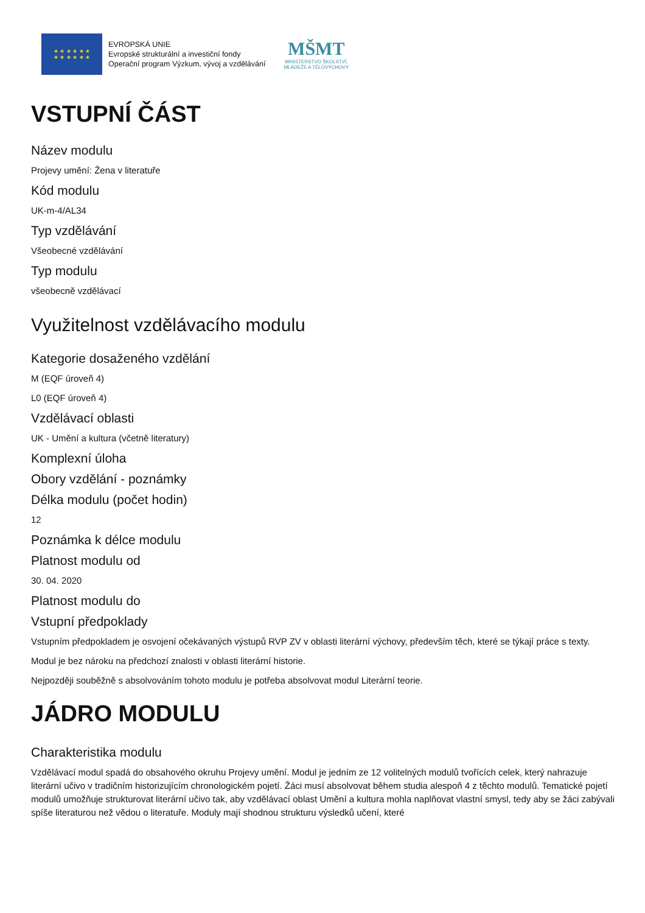★ ★ ★ ★ ★ ★
★ ★ ★ ★ ★ ★
EVROPSKÁ UNIE
Evropské strukturální a investiční fondy
Operační program Výzkum, vývoj a vzdělávání
MŠMT
MINISTERSTVO ŠKOLSTVÍ,
MLÁDEŽE A TĚLOVÝCHOVY
VSTUPNÍ ČÁST
Název modulu
Projevy umění: Žena v literatuře
Kód modulu
UK-m-4/AL34
Typ vzdělávání
Všeobecné vzdělávání
Typ modulu
všeobecně vzdělávací
Využitelnost vzdělávacího modulu
Kategorie dosaženého vzdělání
M (EQF úroveň 4)
L0 (EQF úroveň 4)
Vzdělávací oblasti
UK - Umění a kultura (včetně literatury)
Komplexní úloha
Obory vzdělání - poznámky
Délka modulu (počet hodin)
12
Poznámka k délce modulu
Platnost modulu od
30. 04. 2020
Platnost modulu do
Vstupní předpoklady
Vstupním předpokladem je osvojení očekávaných výstupů RVP ZV v oblasti literární výchovy, především těch, které se týkají práce s texty.
Modul je bez nároku na předchozí znalosti v oblasti literární historie.
Nejpozději souběžně s absolvováním tohoto modulu je potřeba absolvovat modul Literární teorie.
JÁDRO MODULU
Charakteristika modulu
Vzdělávací modul spadá do obsahového okruhu Projevy umění. Modul je jedním ze 12 volitelných modulů tvořících celek, který nahrazuje literární učivo v tradičním historizujícím chronologickém pojetí. Žáci musí absolvovat během studia alespoň 4 z těchto modulů. Tematické pojetí modulů umožňuje strukturovat literární učivo tak, aby vzdělávací oblast Umění a kultura mohla naplňovat vlastní smysl, tedy aby se žáci zabývali spíše literaturou než vědou o literatuře. Moduly mají shodnou strukturu výsledků učení, které